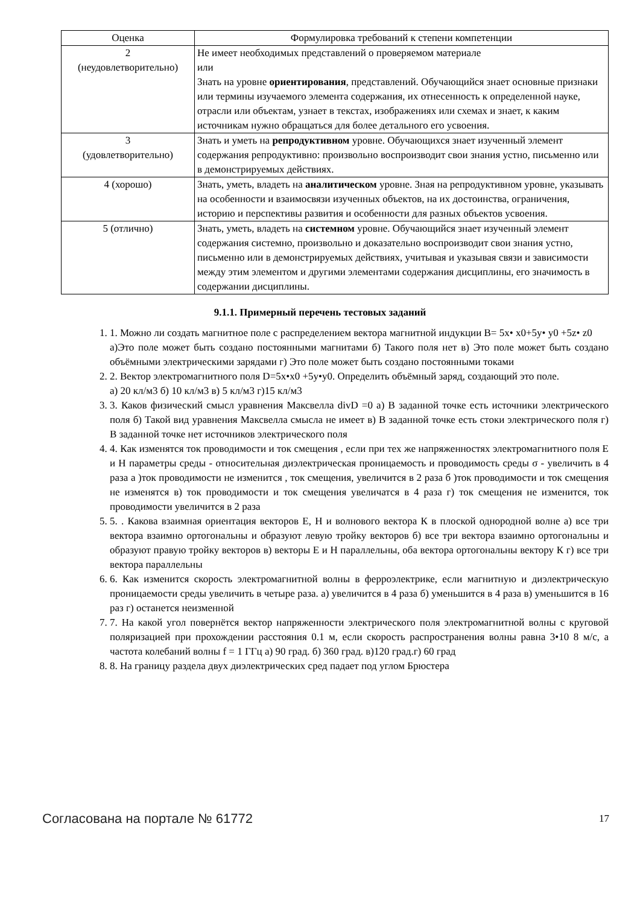| Оценка | Формулировка требований к степени компетенции |
| 2 (неудовлетворительно) | Не имеет необходимых представлений о проверяемом материале или Знать на уровне ориентирования , представлений. Обучающийся знает основные признаки или термины изучаемого элемента содержания, их отнесенность к определенной науке, отрасли или объектам, узнает в текстах, изображениях или схемах и знает, к каким источникам нужно обращаться для более детального его усвоения. |
| 3 (удовлетворительно) | Знать и уметь на репродуктивном уровне. Обучающихся знает изученный элемент содержания репродуктивно: произвольно воспроизводит свои знания устно, письменно или в демонстрируемых действиях. |
| 4 (хорошо) | Знать, уметь, владеть на аналитическом уровне. Зная на репродуктивном уровне, указывать на особенности и взаимосвязи изученных объектов, на их достоинства, ограничения, историю и перспективы развития и особенности для разных объектов усвоения. |
| 5 (отлично) | Знать, уметь, владеть на системном уровне. Обучающийся знает изученный элемент содержания системно, произвольно и доказательно воспроизводит свои знания устно, письменно или в демонстрируемых действиях, учитывая и указывая связи и зависимости между этим элементом и другими элементами содержания дисциплины, его значимость в содержании дисциплины. |
9.1.1. Примерный перечень тестовых заданий
1. 1. Можно ли создать магнитное поле с распределением вектора магнитной индукции В= 5x• x0+5y• y0 +5z• z0
а)Это поле может быть создано постоянными магнитами б) Такого поля нет в) Это поле может быть создано объёмными электрическими зарядами г) Это поле может быть создано постоянными токами
2. 2. Вектор электромагнитного поля D=5x•x0 +5y•y0. Определить объёмный заряд, создающий это поле.
а) 20 кл/м3 б) 10 кл/м3 в) 5 кл/м3 г)15 кл/м3
3. 3. Каков физический смысл уравнения Максвелла divD =0 а) В заданной точке есть источники электрического поля б) Такой вид уравнения Максвелла смысла не имеет в) В заданной точке есть стоки электрического поля г) В заданной точке нет источников электрического поля
4. 4. Как изменятся ток проводимости и ток смещения , если при тех же напряженностях электромагнитного поля Е и Н параметры среды - относительная диэлектрическая проницаемость и проводимость среды σ - увеличить в 4 раза а )ток проводимости не изменится , ток смещения, увеличится в 2 раза б )ток проводимости и ток смещения не изменятся в) ток проводимости и ток смещения увеличатся в 4 раза г) ток смещения не изменится, ток проводимости увеличится в 2 раза
5. 5. . Какова взаимная ориентация векторов Е, Н и волнового вектора К в плоской однородной волне а) все три вектора взаимно ортогональны и образуют левую тройку векторов б) все три вектора взаимно ортогональны и образуют правую тройку векторов в) векторы Е и Н параллельны, оба вектора ортогональны вектору К г) все три вектора параллельны
6. 6. Как изменится скорость электромагнитной волны в ферроэлектрике, если магнитную и диэлектрическую проницаемости среды увеличить в четыре раза. а) увеличится в 4 раза б) уменьшится в 4 раза в) уменьшится в 16 раз г) останется неизменной
7. 7. На какой угол повернётся вектор напряженности электрического поля электромагнитной волны с круговой поляризацией при прохождении расстояния 0.1 м, если скорость распространения волны равна 3•10 8 м/с, а частота колебаний волны f = 1 ГГц а) 90 град. б) 360 град. в)120 град.г) 60 град
8. 8. На границу раздела двух диэлектрических сред падает под углом Брюстера
Согласована на портале № 61772 17